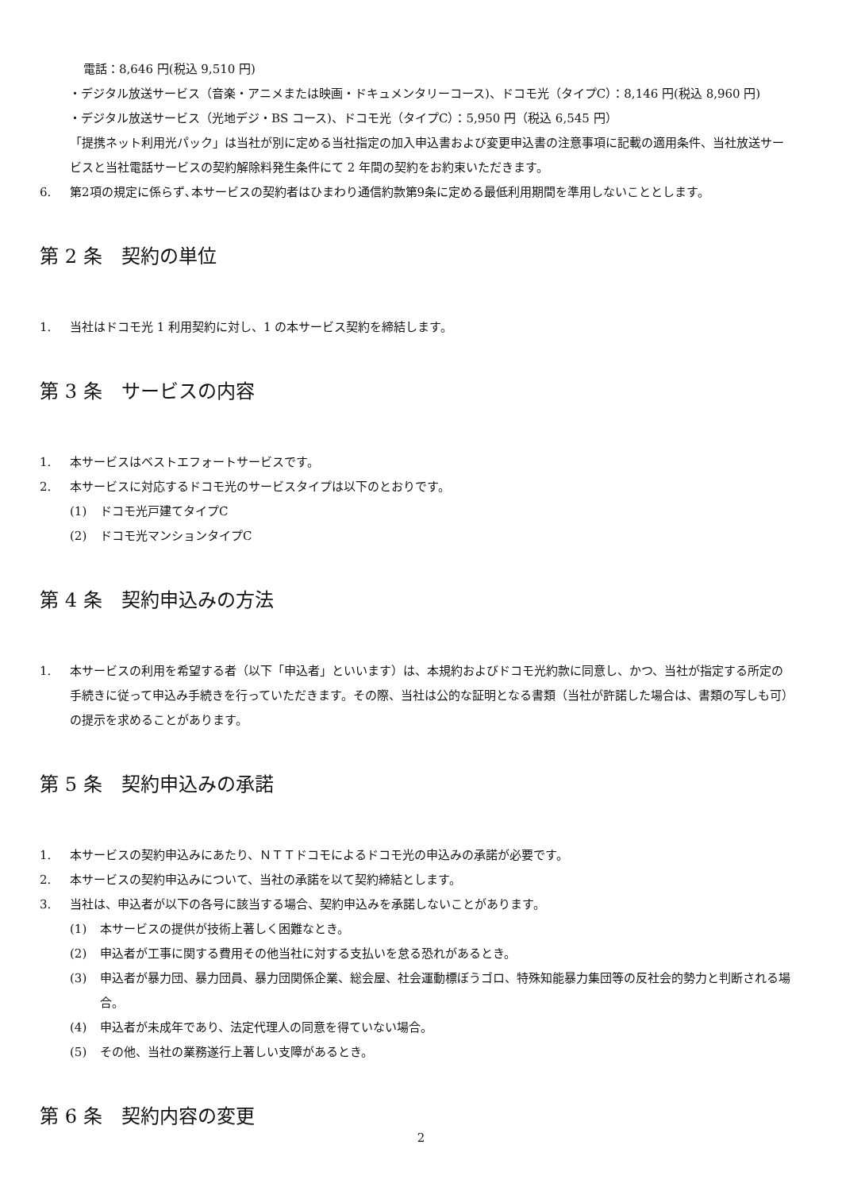電話：8,646 円(税込 9,510 円)
・デジタル放送サービス（音楽・アニメまたは映画・ドキュメンタリーコース)、ドコモ光（タイプC）：8,146 円(税込 8,960 円)
・デジタル放送サービス（光地デジ・BS コース)、ドコモ光（タイプC）：5,950 円（税込 6,545 円）
「提携ネット利用光パック」は当社が別に定める当社指定の加入申込書および変更申込書の注意事項に記載の適用条件、当社放送サービスと当社電話サービスの契約解除料発生条件にて 2 年間の契約をお約束いただきます。
6. 第2項の規定に係らず､本サービスの契約者はひまわり通信約款第9条に定める最低利用期間を準用しないこととします。
第 2 条　契約の単位
1. 当社はドコモ光 1 利用契約に対し、1 の本サービス契約を締結します。
第 3 条　サービスの内容
1. 本サービスはベストエフォートサービスです。
2. 本サービスに対応するドコモ光のサービスタイプは以下のとおりです。
(1) ドコモ光戸建てタイプC
(2) ドコモ光マンションタイプC
第 4 条　契約申込みの方法
1. 本サービスの利用を希望する者（以下「申込者」といいます）は、本規約およびドコモ光約款に同意し、かつ、当社が指定する所定の手続きに従って申込み手続きを行っていただきます。その際、当社は公的な証明となる書類（当社が許諾した場合は、書類の写しも可）の提示を求めることがあります。
第 5 条　契約申込みの承諾
1. 本サービスの契約申込みにあたり、ＮＴＴドコモによるドコモ光の申込みの承諾が必要です。
2. 本サービスの契約申込みについて、当社の承諾を以て契約締結とします。
3. 当社は、申込者が以下の各号に該当する場合、契約申込みを承諾しないことがあります。
(1) 本サービスの提供が技術上著しく困難なとき。
(2) 申込者が工事に関する費用その他当社に対する支払いを怠る恐れがあるとき。
(3) 申込者が暴力団、暴力団員、暴力団関係企業、総会屋、社会運動標ぼうゴロ、特殊知能暴力集団等の反社会的勢力と判断される場合。
(4) 申込者が未成年であり、法定代理人の同意を得ていない場合。
(5) その他、当社の業務遂行上著しい支障があるとき。
第 6 条　契約内容の変更
2